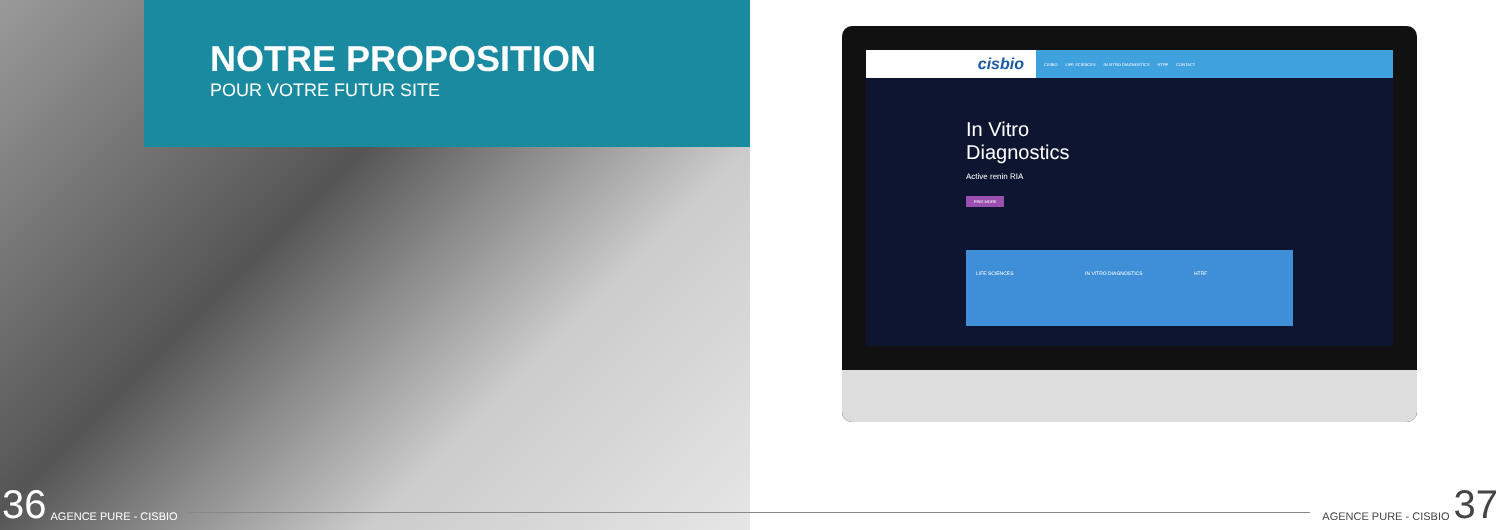NOTRE PROPOSITION
POUR VOTRE FUTUR SITE
cisbio
CISBIO LIFE SCIENCES IN VITRO DIAGNOSTICS HTRF CONTACT
In Vitro
Diagnostics
Active renin RIA
FIND MORE
LIFE SCIENCES IN VITRO DIAGNOSTICS HTRF
36 AGENCE PURE - CISBIO AGENCE PURE - CISBIO 37